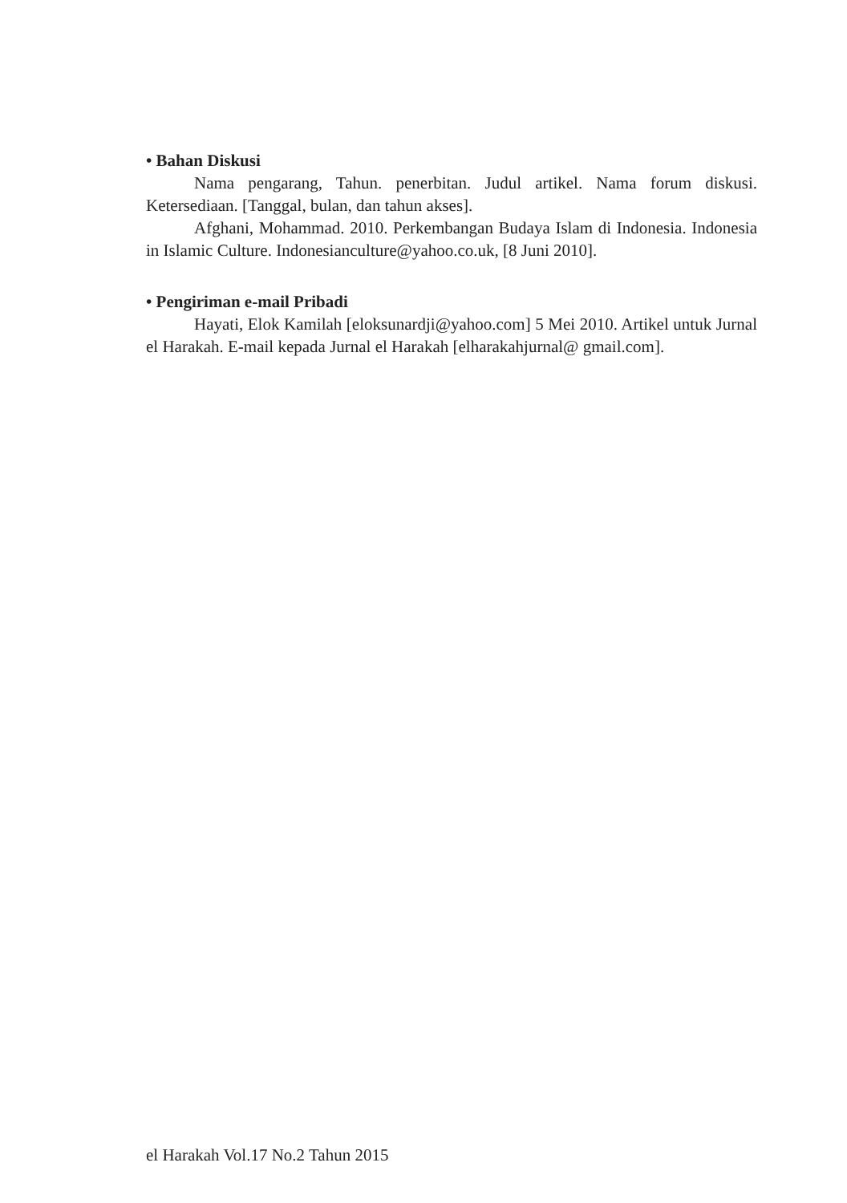• Bahan Diskusi
Nama pengarang, Tahun. penerbitan. Judul artikel. Nama forum diskusi. Ketersediaan. [Tanggal, bulan, dan tahun akses].
Afghani, Mohammad. 2010. Perkembangan Budaya Islam di Indonesia. Indonesia in Islamic Culture. Indonesianculture@yahoo.co.uk, [8 Juni 2010].
• Pengiriman e-mail Pribadi
Hayati, Elok Kamilah [eloksunardji@yahoo.com] 5 Mei 2010. Artikel untuk Jurnal el Harakah. E-mail kepada Jurnal el Harakah [elharakahjurnal@ gmail.com].
el Harakah Vol.17 No.2 Tahun 2015